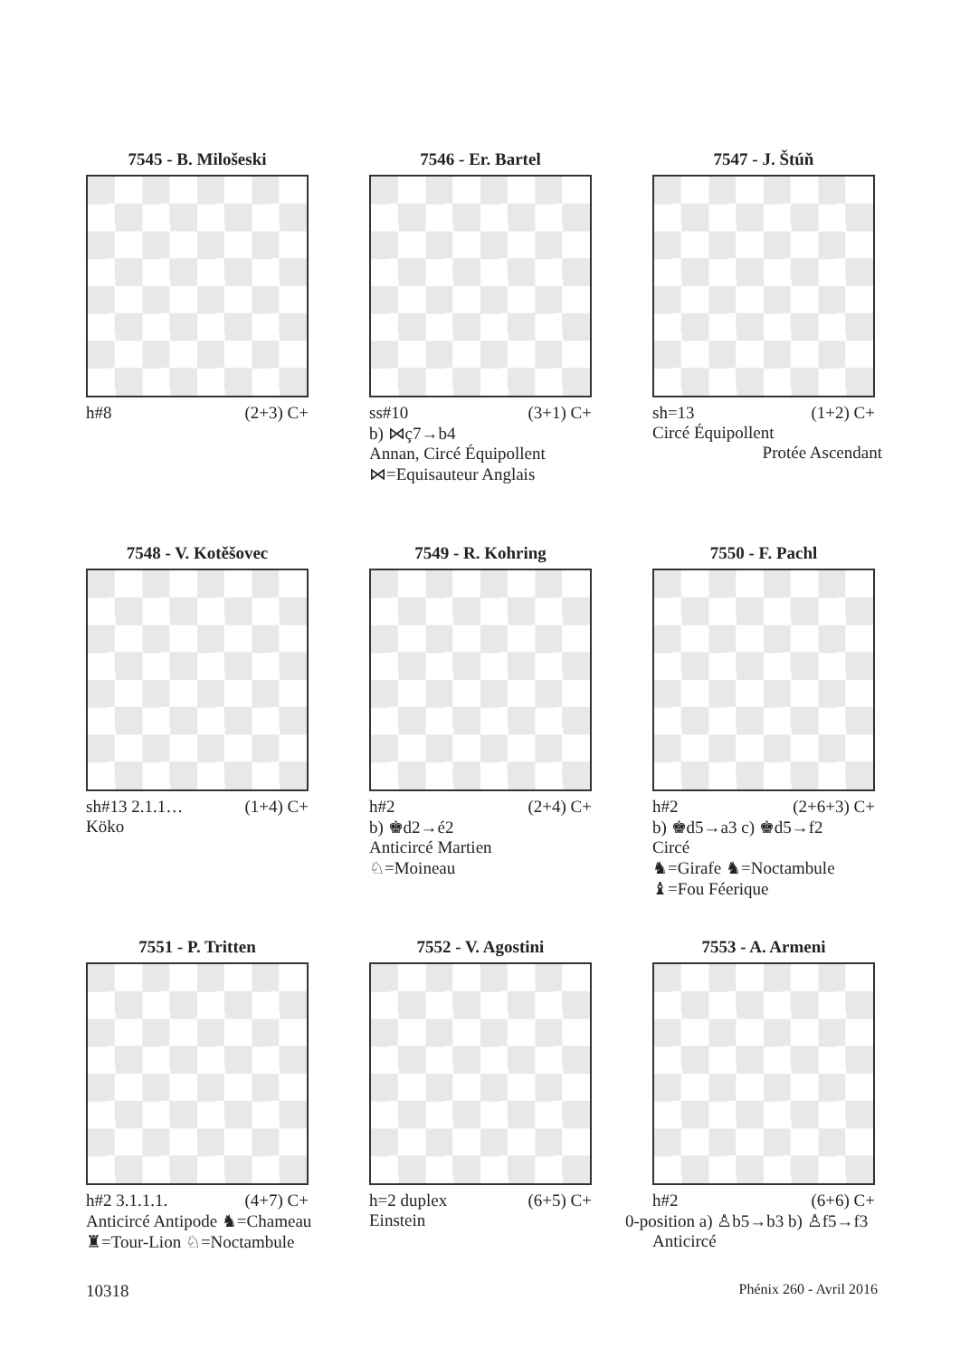7545 - B. Milošeski
h#8 (2+3) C+
7546 - Er. Bartel
ss#10 (3+1) C+
b) ⋈ç7→b4
Annan, Circé Équipollent
⋈=Equisauteur Anglais
7547 - J. Štúň
sh=13 (1+2) C+
Circé Équipollent
Protée Ascendant
7548 - V. Kotěšovec
sh#13 2.1.1… (1+4) C+
Köko
7549 - R. Kohring
h#2 (2+4) C+
b) ♚d2→é2
Anticircé Martien
♘=Moineau
7550 - F. Pachl
h#2 (2+6+3) C+
b) ♚d5→a3 c) ♚d5→f2
Circé
♞=Girafe ♞=Noctambule
♝=Fou Féerique
7551 - P. Tritten
h#2 3.1.1.1. (4+7) C+
Anticircé Antipode ♞=Chameau
♜=Tour-Lion ♘=Noctambule
7552 - V. Agostini
h=2 duplex (6+5) C+
Einstein
7553 - A. Armeni
h#2 (6+6) C+
0-position a) ♙b5→b3 b) ♙f5→f3
Anticircé
10318 Phénix 260 - Avril 2016